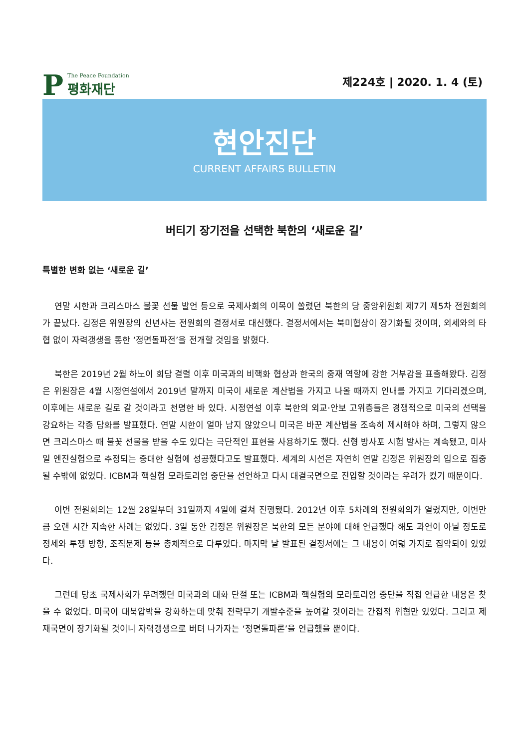P
The Peace Foundation
평화재단
제224호 | 2020. 1. 4 (토)
현안진단
CURRENT AFFAIRS BULLETIN
버티기 장기전을 선택한 북한의 ‘새로운 길’
특별한 변화 없는 ‘새로운 길’
연말 시한과 크리스마스 불꽃 선물 발언 등으로 국제사회의 이목이 쏠렸던 북한의 당 중앙위원회 제7기 제5차 전원회의가 끝났다. 김정은 위원장의 신년사는 전원회의 결정서로 대신했다. 결정서에서는 북미협상이 장기화될 것이며, 외세와의 타협 없이 자력갱생을 통한 ‘정면돌파전’을 전개할 것임을 밝혔다.
북한은 2019년 2월 하노이 회담 결렬 이후 미국과의 비핵화 협상과 한국의 중재 역할에 강한 거부감을 표출해왔다. 김정은 위원장은 4월 시정연설에서 2019년 말까지 미국이 새로운 계산법을 가지고 나올 때까지 인내를 가지고 기다리겠으며, 이후에는 새로운 길로 갈 것이라고 천명한 바 있다. 시정연설 이후 북한의 외교·안보 고위층들은 경쟁적으로 미국의 선택을 강요하는 각종 담화를 발표했다. 연말 시한이 얼마 남지 않았으니 미국은 바꾼 계산법을 조속히 제시해야 하며, 그렇지 않으면 크리스마스 때 불꽃 선물을 받을 수도 있다는 극단적인 표현을 사용하기도 했다. 신형 방사포 시험 발사는 계속됐고, 미사일 엔진실험으로 추정되는 중대한 실험에 성공했다고도 발표했다. 세계의 시선은 자연히 연말 김정은 위원장의 입으로 집중될 수밖에 없었다. ICBM과 핵실험 모라토리엄 중단을 선언하고 다시 대결국면으로 진입할 것이라는 우려가 컸기 때문이다.
이번 전원회의는 12월 28일부터 31일까지 4일에 걸쳐 진행됐다. 2012년 이후 5차례의 전원회의가 열렸지만, 이번만큼 오랜 시간 지속한 사례는 없었다. 3일 동안 김정은 위원장은 북한의 모든 분야에 대해 언급했다 해도 과언이 아닐 정도로 정세와 투쟁 방향, 조직문제 등을 총체적으로 다루었다. 마지막 날 발표된 결정서에는 그 내용이 여덟 가지로 집약되어 있었다.
그런데 당초 국제사회가 우려했던 미국과의 대화 단절 또는 ICBM과 핵실험의 모라토리엄 중단을 직접 언급한 내용은 찾을 수 없었다. 미국이 대북압박을 강화하는데 맞춰 전략무기 개발수준을 높여갈 것이라는 간접적 위협만 있었다. 그리고 제재국면이 장기화될 것이니 자력갱생으로 버텨 나가자는 ‘정면돌파론’을 언급했을 뿐이다.